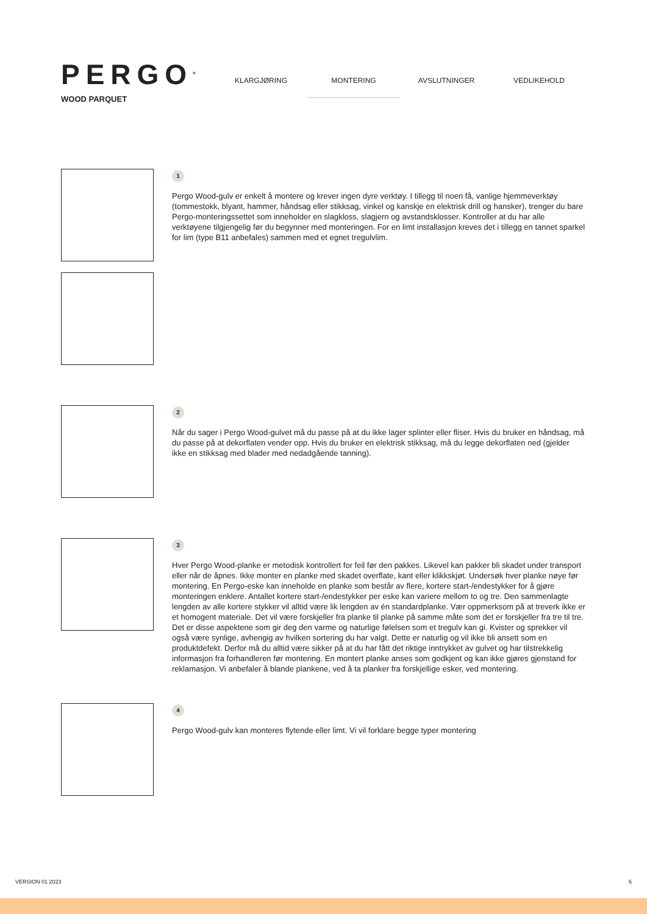PERGO<sup>®</sup>
WOOD PARQUET
KLARGJØRING MONTERING AVSLUTNINGER VEDLIKEHOLD
1
Pergo Wood-gulv er enkelt å montere og krever ingen dyre verktøy. I tillegg til noen få, vanlige hjemmeverktøy (tommestokk, blyant, hammer, håndsag eller stikksag, vinkel og kanskje en elektrisk drill og hansker), trenger du bare Pergo-monteringssettet som inneholder en slagkloss, slagjern og avstandsklosser. Kontroller at du har alle verktøyene tilgjengelig før du begynner med monteringen. For en limt installasjon kreves det i tillegg en tannet sparkel for lim (type B11 anbefales) sammen med et egnet tregulvlim.
2
Når du sager i Pergo Wood-gulvet må du passe på at du ikke lager splinter eller fliser. Hvis du bruker en håndsag, må du passe på at dekorflaten vender opp. Hvis du bruker en elektrisk stikksag, må du legge dekorflaten ned (gjelder ikke en stikksag med blader med nedadgående tanning).
3
Hver Pergo Wood-planke er metodisk kontrollert for feil før den pakkes. Likevel kan pakker bli skadet under transport eller når de åpnes. Ikke monter en planke med skadet overflate, kant eller klikkskjøt. Undersøk hver planke nøye før montering. En Pergo-eske kan inneholde en planke som består av flere, kortere start-/endestykker for å gjøre monteringen enklere. Antallet kortere start-/endestykker per eske kan variere mellom to og tre. Den sammenlagte lengden av alle kortere stykker vil alltid være lik lengden av én standardplanke. Vær oppmerksom på at treverk ikke er et homogent materiale. Det vil være forskjeller fra planke til planke på samme måte som det er forskjeller fra tre til tre. Det er disse aspektene som gir deg den varme og naturlige følelsen som et tregulv kan gi. Kvister og sprekker vil også være synlige, avhengig av hvilken sortering du har valgt. Dette er naturlig og vil ikke bli ansett som en produktdefekt. Derfor må du alltid være sikker på at du har fått det riktige inntrykket av gulvet og har tilstrekkelig informasjon fra forhandleren før montering. En montert planke anses som godkjent og kan ikke gjøres gjenstand for reklamasjon. Vi anbefaler å blande plankene, ved å ta planker fra forskjellige esker, ved montering.
4
Pergo Wood-gulv kan monteres flytende eller limt. Vi vil forklare begge typer montering
VERSION 01 2023 6